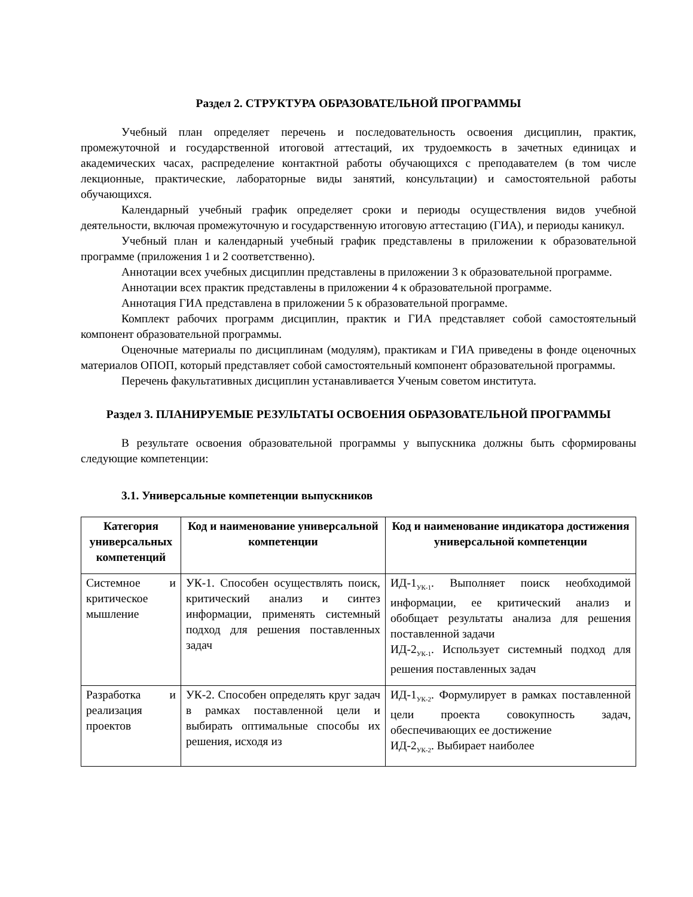Раздел 2. СТРУКТУРА ОБРАЗОВАТЕЛЬНОЙ ПРОГРАММЫ
Учебный план определяет перечень и последовательность освоения дисциплин, практик, промежуточной и государственной итоговой аттестаций, их трудоемкость в зачетных единицах и академических часах, распределение контактной работы обучающихся с преподавателем (в том числе лекционные, практические, лабораторные виды занятий, консультации) и самостоятельной работы обучающихся.
Календарный учебный график определяет сроки и периоды осуществления видов учебной деятельности, включая промежуточную и государственную итоговую аттестацию (ГИА), и периоды каникул.
Учебный план и календарный учебный график представлены в приложении к образовательной программе (приложения 1 и 2 соответственно).
Аннотации всех учебных дисциплин представлены в приложении 3 к образовательной программе.
Аннотации всех практик представлены в приложении 4 к образовательной программе.
Аннотация ГИА представлена в приложении 5 к образовательной программе.
Комплект рабочих программ дисциплин, практик и ГИА представляет собой самостоятельный компонент образовательной программы.
Оценочные материалы по дисциплинам (модулям), практикам и ГИА приведены в фонде оценочных материалов ОПОП, который представляет собой самостоятельный компонент образовательной программы.
Перечень факультативных дисциплин устанавливается Ученым советом института.
Раздел 3. ПЛАНИРУЕМЫЕ РЕЗУЛЬТАТЫ ОСВОЕНИЯ ОБРАЗОВАТЕЛЬНОЙ ПРОГРАММЫ
В результате освоения образовательной программы у выпускника должны быть сформированы следующие компетенции:
3.1. Универсальные компетенции выпускников
| Категория универсальных компетенций | Код и наименование универсальной компетенции | Код и наименование индикатора достижения универсальной компетенции |
| --- | --- | --- |
| Системное и критическое мышление | УК-1. Способен осуществлять поиск, критический анализ и синтез информации, применять системный подход для решения поставленных задач | ИД-1<sub>УК-1</sub>. Выполняет поиск необходимой информации, ее критический анализ и обобщает результаты анализа для решения поставленной задачи ИД-2<sub>УК-1</sub>. Использует системный подход для решения поставленных задач |
| Разработка и реализация проектов | УК-2. Способен определять круг задач в рамках поставленной цели и выбирать оптимальные способы их решения, исходя из | ИД-1<sub>УК-2</sub>. Формулирует в рамках поставленной цели проекта совокупность задач, обеспечивающих ее достижение ИД-2<sub>УК-2</sub>. Выбирает наиболее |